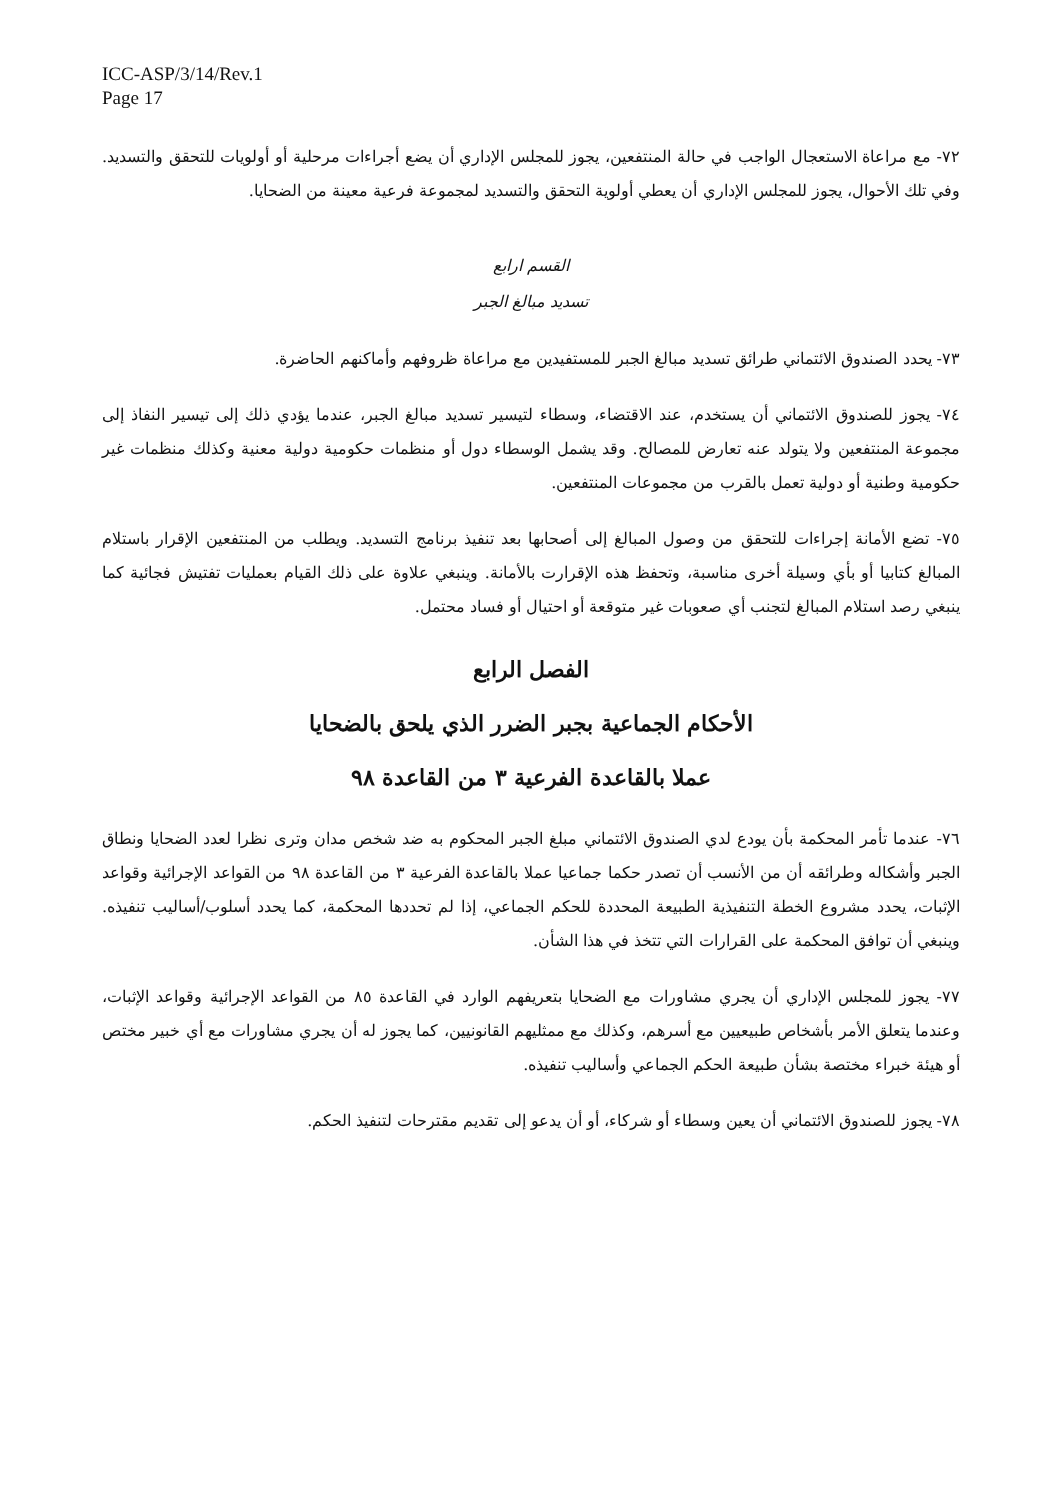ICC-ASP/3/14/Rev.1
Page 17
٧٢- مع مراعاة الاستعجال الواجب في حالة المنتفعين، يجوز للمجلس الإداري أن يضع أجراءات مرحلية أو أولويات للتحقق والتسديد. وفي تلك الأحوال، يجوز للمجلس الإداري أن يعطي أولوية التحقق والتسديد لمجموعة فرعية معينة من الضحايا.
القسم ارابع
تسديد مبالغ الجبر
٧٣- يحدد الصندوق الائتماني طرائق تسديد مبالغ الجبر للمستفيدين مع مراعاة ظروفهم وأماكنهم الحاضرة.
٧٤- يجوز للصندوق الائتماني أن يستخدم، عند الاقتضاء، وسطاء لتيسير تسديد مبالغ الجبر، عندما يؤدي ذلك إلى تيسير النفاذ إلى مجموعة المنتفعين ولا يتولد عنه تعارض للمصالح. وقد يشمل الوسطاء دول أو منظمات حكومية دولية معنية وكذلك منظمات غير حكومية وطنية أو دولية تعمل بالقرب من مجموعات المنتفعين.
٧٥- تضع الأمانة إجراءات للتحقق من وصول المبالغ إلى أصحابها بعد تنفيذ برنامج التسديد. ويطلب من المنتفعين الإقرار باستلام المبالغ كتابيا أو بأي وسيلة أخرى مناسبة، وتحفظ هذه الإقرارت بالأمانة. وينبغي علاوة على ذلك القيام بعمليات تفتيش فجائية كما ينبغي رصد استلام المبالغ لتجنب أي صعوبات غير متوقعة أو احتيال أو فساد محتمل.
الفصل الرابع
الأحكام الجماعية بجبر الضرر الذي يلحق بالضحايا
عملا بالقاعدة الفرعية ٣ من القاعدة ٩٨
٧٦- عندما تأمر المحكمة بأن يودع لدي الصندوق الائتماني مبلغ الجبر المحكوم به ضد شخص مدان وترى نظرا لعدد الضحايا ونطاق الجبر وأشكاله وطرائقه أن من الأنسب أن تصدر حكما جماعيا عملا بالقاعدة الفرعية ٣ من القاعدة ٩٨ من القواعد الإجرائية وقواعد الإثبات، يحدد مشروع الخطة التنفيذية الطبيعة المحددة للحكم الجماعي، إذا لم تحددها المحكمة، كما يحدد أسلوب/أساليب تنفيذه. وينبغي أن توافق المحكمة على القرارات التي تتخذ في هذا الشأن.
٧٧- يجوز للمجلس الإداري أن يجري مشاورات مع الضحايا بتعريفهم الوارد في القاعدة ٨٥ من القواعد الإجرائية وقواعد الإثبات، وعندما يتعلق الأمر بأشخاص طبيعيين مع أسرهم، وكذلك مع ممثليهم القانونيين، كما يجوز له أن يجري مشاورات مع أي خبير مختص أو هيئة خبراء مختصة بشأن طبيعة الحكم الجماعي وأساليب تنفيذه.
٧٨- يجوز للصندوق الائتماني أن يعين وسطاء أو شركاء، أو أن يدعو إلى تقديم مقترحات لتنفيذ الحكم.